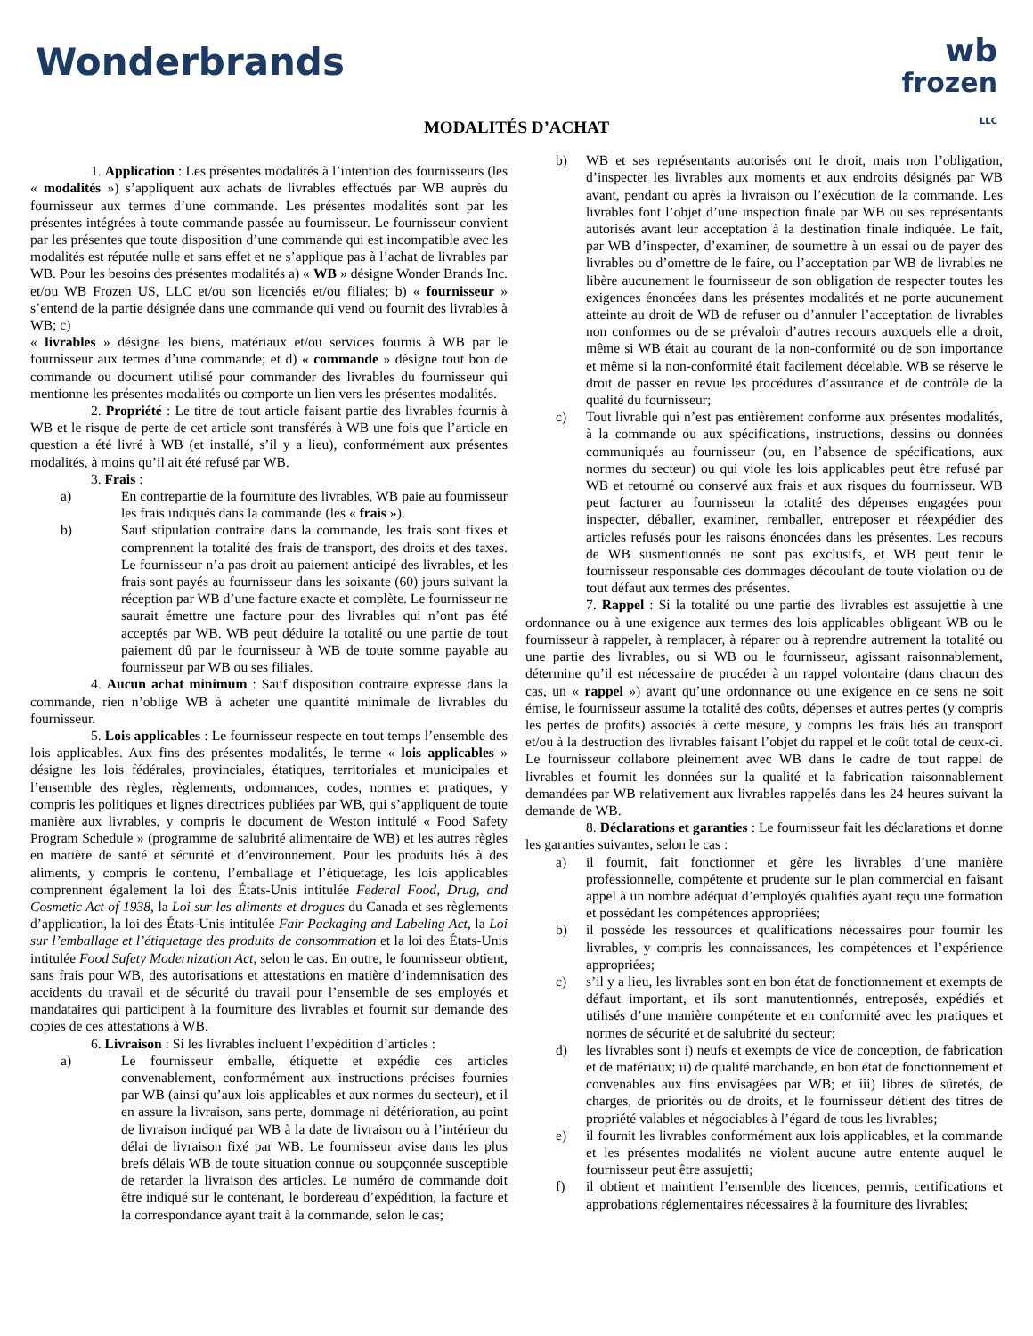Wonderbrands
wb
frozen
LLC
MODALITÉS D’ACHAT
1. Application : Les présentes modalités à l’intention des fournisseurs (les « modalités ») s’appliquent aux achats de livrables effectués par WB auprès du fournisseur aux termes d’une commande. Les présentes modalités sont par les présentes intégrées à toute commande passée au fournisseur. Le fournisseur convient par les présentes que toute disposition d’une commande qui est incompatible avec les modalités est réputée nulle et sans effet et ne s’applique pas à l’achat de livrables par WB. Pour les besoins des présentes modalités a) « WB » désigne Wonder Brands Inc. et/ou WB Frozen US, LLC et/ou son licenciés et/ou filiales; b) « fournisseur » s’entend de la partie désignée dans une commande qui vend ou fournit des livrables à WB; c)
« livrables » désigne les biens, matériaux et/ou services fournis à WB par le fournisseur aux termes d’une commande; et d) « commande » désigne tout bon de commande ou document utilisé pour commander des livrables du fournisseur qui mentionne les présentes modalités ou comporte un lien vers les présentes modalités.
2. Propriété : Le titre de tout article faisant partie des livrables fournis à WB et le risque de perte de cet article sont transférés à WB une fois que l’article en question a été livré à WB (et installé, s’il y a lieu), conformément aux présentes modalités, à moins qu’il ait été refusé par WB.
3. Frais :
a) En contrepartie de la fourniture des livrables, WB paie au fournisseur les frais indiqués dans la commande (les « frais »).
b) Sauf stipulation contraire dans la commande, les frais sont fixes et comprennent la totalité des frais de transport, des droits et des taxes. Le fournisseur n’a pas droit au paiement anticipé des livrables, et les frais sont payés au fournisseur dans les soixante (60) jours suivant la réception par WB d’une facture exacte et complète. Le fournisseur ne saurait émettre une facture pour des livrables qui n’ont pas été acceptés par WB. WB peut déduire la totalité ou une partie de tout paiement dû par le fournisseur à WB de toute somme payable au fournisseur par WB ou ses filiales.
4. Aucun achat minimum : Sauf disposition contraire expresse dans la commande, rien n’oblige WB à acheter une quantité minimale de livrables du fournisseur.
5. Lois applicables : Le fournisseur respecte en tout temps l’ensemble des lois applicables. Aux fins des présentes modalités, le terme « lois applicables » désigne les lois fédérales, provinciales, étatiques, territoriales et municipales et l’ensemble des règles, règlements, ordonnances, codes, normes et pratiques, y compris les politiques et lignes directrices publiées par WB, qui s’appliquent de toute manière aux livrables, y compris le document de Weston intitulé « Food Safety Program Schedule » (programme de salubrité alimentaire de WB) et les autres règles en matière de santé et sécurité et d’environnement. Pour les produits liés à des aliments, y compris le contenu, l’emballage et l’étiquetage, les lois applicables comprennent également la loi des États-Unis intitulée Federal Food, Drug, and Cosmetic Act of 1938, la Loi sur les aliments et drogues du Canada et ses règlements d’application, la loi des États-Unis intitulée Fair Packaging and Labeling Act, la Loi sur l’emballage et l’étiquetage des produits de consommation et la loi des États-Unis intitulée Food Safety Modernization Act, selon le cas. En outre, le fournisseur obtient, sans frais pour WB, des autorisations et attestations en matière d’indemnisation des accidents du travail et de sécurité du travail pour l’ensemble de ses employés et mandataires qui participent à la fourniture des livrables et fournit sur demande des copies de ces attestations à WB.
6. Livraison : Si les livrables incluent l’expédition d’articles :
a) Le fournisseur emballe, étiquette et expédie ces articles convenablement, conformément aux instructions précises fournies par WB (ainsi qu’aux lois applicables et aux normes du secteur), et il en assure la livraison, sans perte, dommage ni détérioration, au point de livraison indiqué par WB à la date de livraison ou à l’intérieur du délai de livraison fixé par WB. Le fournisseur avise dans les plus brefs délais WB de toute situation connue ou soupçonnée susceptible de retarder la livraison des articles. Le numéro de commande doit être indiqué sur le contenant, le bordereau d’expédition, la facture et la correspondance ayant trait à la commande, selon le cas;
b) WB et ses représentants autorisés ont le droit, mais non l’obligation, d’inspecter les livrables aux moments et aux endroits désignés par WB avant, pendant ou après la livraison ou l’exécution de la commande. Les livrables font l’objet d’une inspection finale par WB ou ses représentants autorisés avant leur acceptation à la destination finale indiquée. Le fait, par WB d’inspecter, d’examiner, de soumettre à un essai ou de payer des livrables ou d’omettre de le faire, ou l’acceptation par WB de livrables ne libère aucunement le fournisseur de son obligation de respecter toutes les exigences énoncées dans les présentes modalités et ne porte aucunement atteinte au droit de WB de refuser ou d’annuler l’acceptation de livrables non conformes ou de se prévaloir d’autres recours auxquels elle a droit, même si WB était au courant de la non-conformité ou de son importance et même si la non-conformité était facilement décelable. WB se réserve le droit de passer en revue les procédures d’assurance et de contrôle de la qualité du fournisseur;
c) Tout livrable qui n’est pas entièrement conforme aux présentes modalités, à la commande ou aux spécifications, instructions, dessins ou données communiqués au fournisseur (ou, en l’absence de spécifications, aux normes du secteur) ou qui viole les lois applicables peut être refusé par WB et retourné ou conservé aux frais et aux risques du fournisseur. WB peut facturer au fournisseur la totalité des dépenses engagées pour inspecter, déballer, examiner, remballer, entreposer et réexpédier des articles refusés pour les raisons énoncées dans les présentes. Les recours de WB susmentionnés ne sont pas exclusifs, et WB peut tenir le fournisseur responsable des dommages découlant de toute violation ou de tout défaut aux termes des présentes.
7. Rappel : Si la totalité ou une partie des livrables est assujettie à une ordonnance ou à une exigence aux termes des lois applicables obligeant WB ou le fournisseur à rappeler, à remplacer, à réparer ou à reprendre autrement la totalité ou une partie des livrables, ou si WB ou le fournisseur, agissant raisonnablement, détermine qu’il est nécessaire de procéder à un rappel volontaire (dans chacun des cas, un « rappel ») avant qu’une ordonnance ou une exigence en ce sens ne soit émise, le fournisseur assume la totalité des coûts, dépenses et autres pertes (y compris les pertes de profits) associés à cette mesure, y compris les frais liés au transport et/ou à la destruction des livrables faisant l’objet du rappel et le coût total de ceux-ci. Le fournisseur collabore pleinement avec WB dans le cadre de tout rappel de livrables et fournit les données sur la qualité et la fabrication raisonnablement demandées par WB relativement aux livrables rappelés dans les 24 heures suivant la demande de WB.
8. Déclarations et garanties : Le fournisseur fait les déclarations et donne les garanties suivantes, selon le cas :
a) il fournit, fait fonctionner et gère les livrables d’une manière professionnelle, compétente et prudente sur le plan commercial en faisant appel à un nombre adéquat d’employés qualifiés ayant reçu une formation et possédant les compétences appropriées;
b) il possède les ressources et qualifications nécessaires pour fournir les livrables, y compris les connaissances, les compétences et l’expérience appropriées;
c) s’il y a lieu, les livrables sont en bon état de fonctionnement et exempts de défaut important, et ils sont manutentionnés, entreposés, expédiés et utilisés d’une manière compétente et en conformité avec les pratiques et normes de sécurité et de salubrité du secteur;
d) les livrables sont i) neufs et exempts de vice de conception, de fabrication et de matériaux; ii) de qualité marchande, en bon état de fonctionnement et convenables aux fins envisagées par WB; et iii) libres de sûretés, de charges, de priorités ou de droits, et le fournisseur détient des titres de propriété valables et négociables à l’égard de tous les livrables;
e) il fournit les livrables conformément aux lois applicables, et la commande et les présentes modalités ne violent aucune autre entente auquel le fournisseur peut être assujetti;
f) il obtient et maintient l’ensemble des licences, permis, certifications et approbations réglementaires nécessaires à la fourniture des livrables;